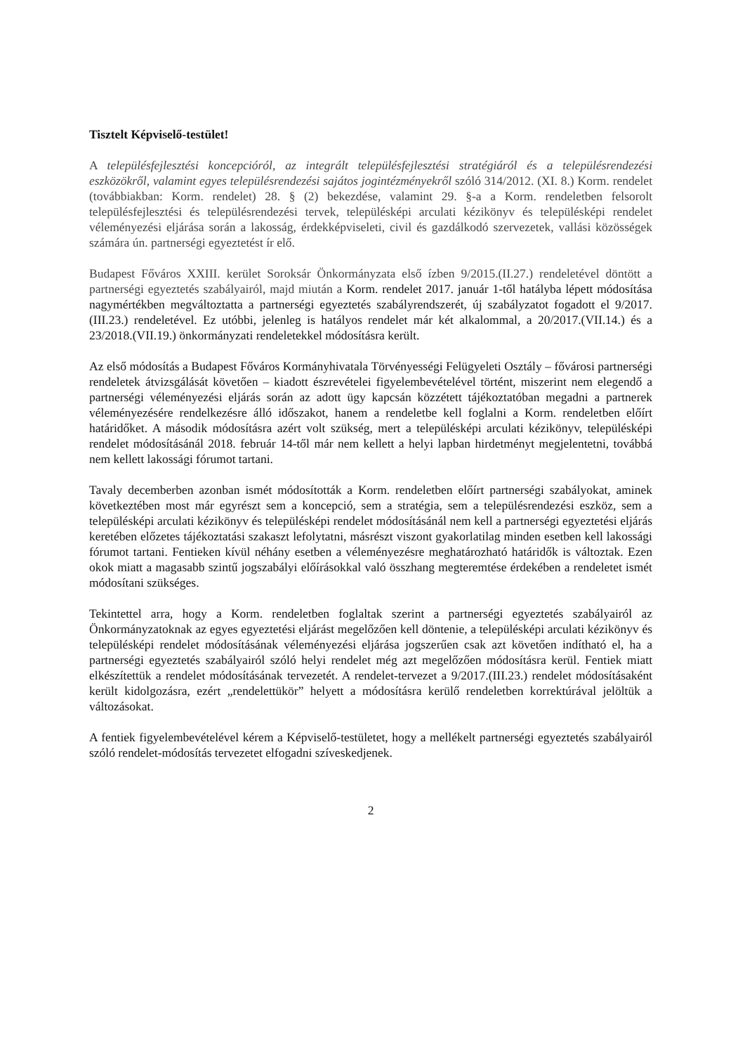Tisztelt Képviselő-testület!
A településfejlesztési koncepcióról, az integrált településfejlesztési stratégiáról és a településrendezési eszközökről, valamint egyes településrendezési sajátos jogintézményekről szóló 314/2012. (XI. 8.) Korm. rendelet (továbbiakban: Korm. rendelet) 28. § (2) bekezdése, valamint 29. §-a a Korm. rendeletben felsorolt településfejlesztési és településrendezési tervek, településképi arculati kézikönyv és településképi rendelet véleményezési eljárása során a lakosság, érdekképviseleti, civil és gazdálkodó szervezetek, vallási közösségek számára ún. partnerségi egyeztetést ír elő.
Budapest Főváros XXIII. kerület Soroksár Önkormányzata első ízben 9/2015.(II.27.) rendeletével döntött a partnerségi egyeztetés szabályairól, majd miután a Korm. rendelet 2017. január 1-től hatályba lépett módosítása nagymértékben megváltoztatta a partnerségi egyeztetés szabályrendszerét, új szabályzatot fogadott el 9/2017.(III.23.) rendeletével. Ez utóbbi, jelenleg is hatályos rendelet már két alkalommal, a 20/2017.(VII.14.) és a 23/2018.(VII.19.) önkormányzati rendeletekkel módosításra került.
Az első módosítás a Budapest Főváros Kormányhivatala Törvényességi Felügyeleti Osztály – fővárosi partnerségi rendeletek átvizsgálását követően – kiadott észrevételei figyelembevételével történt, miszerint nem elegendő a partnerségi véleményezési eljárás során az adott ügy kapcsán közzétett tájékoztatóban megadni a partnerek véleményezésére rendelkezésre álló időszakot, hanem a rendeletbe kell foglalni a Korm. rendeletben előírt határidőket. A második módosításra azért volt szükség, mert a településképi arculati kézikönyv, településképi rendelet módosításánál 2018. február 14-től már nem kellett a helyi lapban hirdetményt megjelentetni, továbbá nem kellett lakossági fórumot tartani.
Tavaly decemberben azonban ismét módosították a Korm. rendeletben előírt partnerségi szabályokat, aminek következtében most már egyrészt sem a koncepció, sem a stratégia, sem a településrendezési eszköz, sem a településképi arculati kézikönyv és településképi rendelet módosításánál nem kell a partnerségi egyeztetési eljárás keretében előzetes tájékoztatási szakaszt lefolytatni, másrészt viszont gyakorlatilag minden esetben kell lakossági fórumot tartani. Fentieken kívül néhány esetben a véleményezésre meghatározható határidők is változtak. Ezen okok miatt a magasabb szintű jogszabályi előírásokkal való összhang megteremtése érdekében a rendeletet ismét módosítani szükséges.
Tekintettel arra, hogy a Korm. rendeletben foglaltak szerint a partnerségi egyeztetés szabályairól az Önkormányzatoknak az egyes egyeztetési eljárást megelőzően kell döntenie, a településképi arculati kézikönyv és településképi rendelet módosításának véleményezési eljárása jogszerűen csak azt követően indítható el, ha a partnerségi egyeztetés szabályairól szóló helyi rendelet még azt megelőzően módosításra kerül. Fentiek miatt elkészítettük a rendelet módosításának tervezetét. A rendelet-tervezet a 9/2017.(III.23.) rendelet módosításaként került kidolgozásra, ezért „rendelettükör” helyett a módosításra kerülő rendeletben korrektúrával jelöltük a változásokat.
A fentiek figyelembevételével kérem a Képviselő-testületet, hogy a mellékelt partnerségi egyeztetés szabályairól szóló rendelet-módosítás tervezetet elfogadni szíveskedjenek.
2